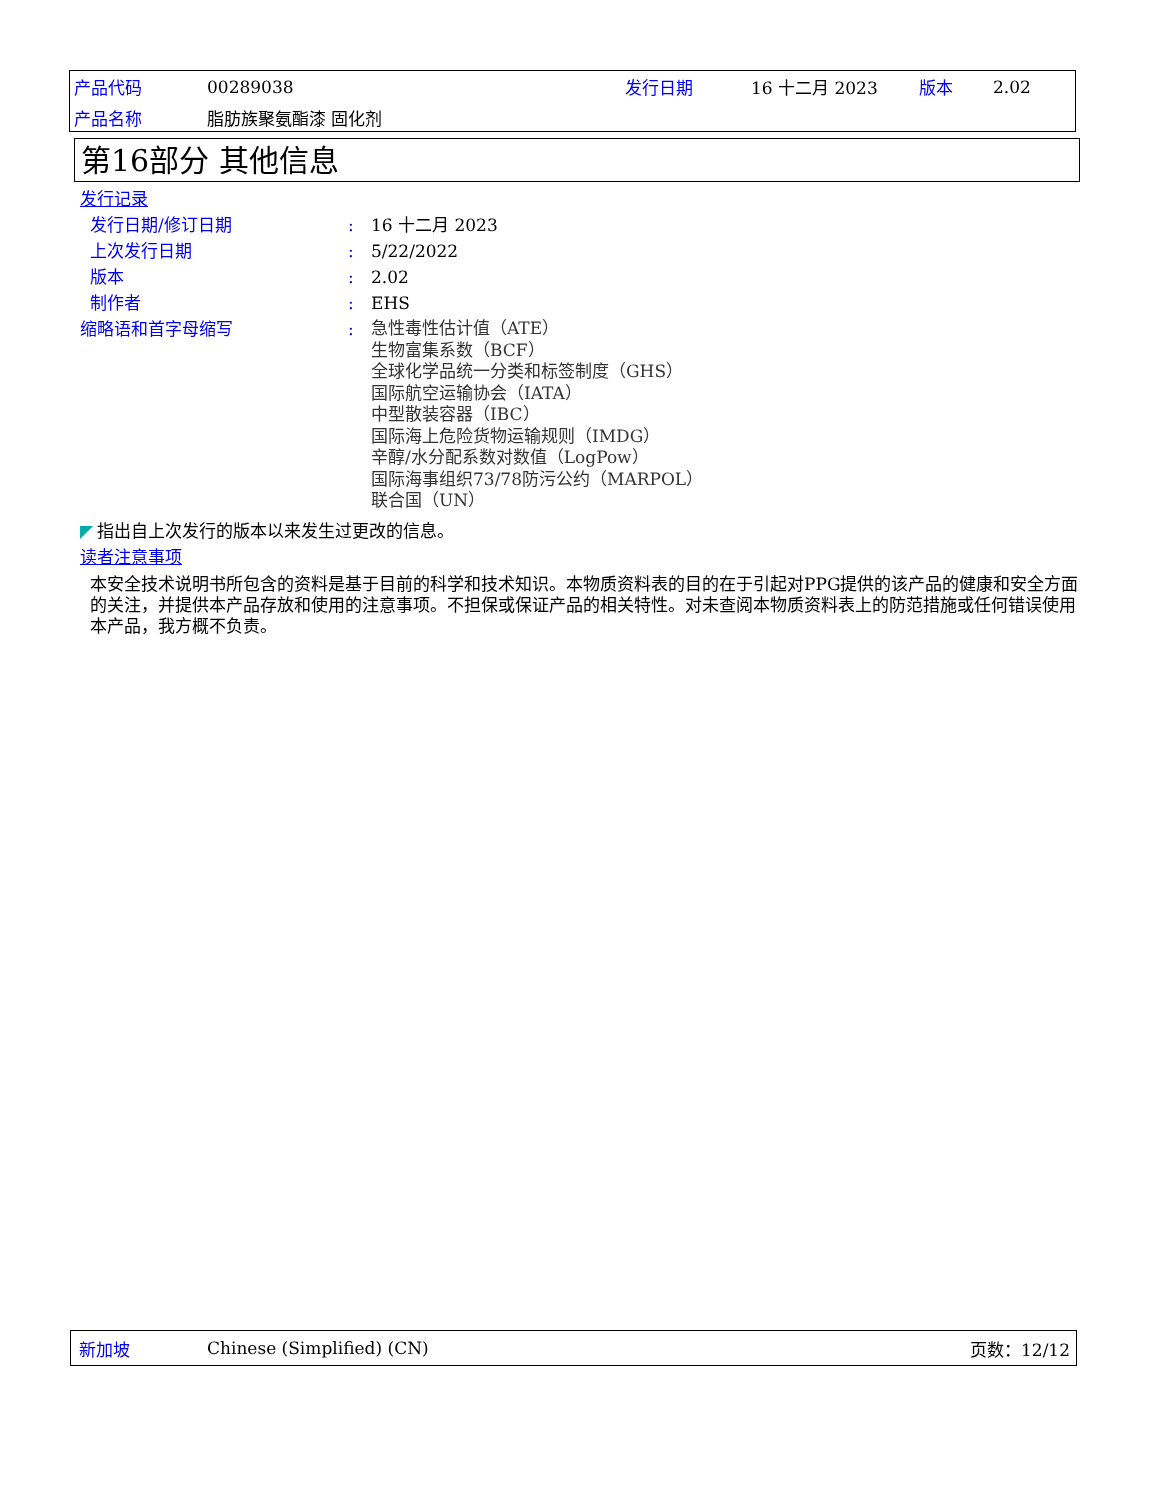| 产品代码 | 00289038 | 发行日期 | 16 十二月 2023 | 版本 | 2.02 |
| 产品名称 | 脂肪族聚氨酯漆 固化剂 | | | | |
第16部分 其他信息
发行记录
发行日期/修订日期: 16 十二月 2023
上次发行日期: 5/22/2022
版本: 2.02
制作者: EHS
缩略语和首字母缩写:
急性毒性估计值（ATE）
生物富集系数（BCF）
全球化学品统一分类和标签制度（GHS）
国际航空运输协会（IATA）
中型散装容器（IBC）
国际海上危险货物运输规则（IMDG）
辛醇/水分配系数对数值（LogPow）
国际海事组织73/78防污公约（MARPOL）
联合国（UN）
◤ 指出自上次发行的版本以来发生过更改的信息。
读者注意事项
本安全技术说明书所包含的资料是基于目前的科学和技术知识。本物质资料表的目的在于引起对PPG提供的该产品的健康和安全方面的关注，并提供本产品存放和使用的注意事项。不担保或保证产品的相关特性。对未查阅本物质资料表上的防范措施或任何错误使用本产品，我方概不负责。
新加坡 Chinese (Simplified) (CN) 页数：12/12